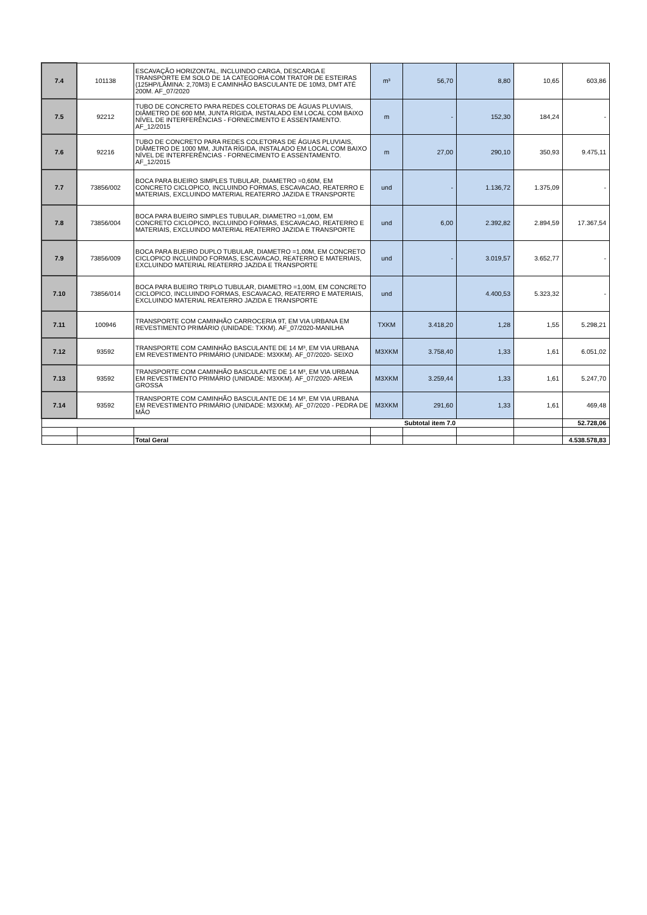| 7.4 | 101138 | ESCAVAÇÃO HORIZONTAL, INCLUINDO CARGA, DESCARGA E TRANSPORTE EM SOLO DE 1A CATEGORIA COM TRATOR DE ESTEIRAS (125HP/LÂMINA: 2,70M3) E CAMINHÃO BASCULANTE DE 10M3, DMT ATÉ 200M. AF_07/2020 | m³ | 56,70 | 8,80 | 10,65 | 603,86 |
| 7.5 | 92212 | TUBO DE CONCRETO PARA REDES COLETORAS DE ÁGUAS PLUVIAIS, DIÂMETRO DE 600 MM, JUNTA RÍGIDA, INSTALADO EM LOCAL COM BAIXO NÍVEL DE INTERFERÊNCIAS - FORNECIMENTO E ASSENTAMENTO. AF_12/2015 | m | - | 152,30 | 184,24 | - |
| 7.6 | 92216 | TUBO DE CONCRETO PARA REDES COLETORAS DE ÁGUAS PLUVIAIS, DIÂMETRO DE 1000 MM, JUNTA RÍGIDA, INSTALADO EM LOCAL COM BAIXO NÍVEL DE INTERFERÊNCIAS - FORNECIMENTO E ASSENTAMENTO. AF_12/2015 | m | 27,00 | 290,10 | 350,93 | 9.475,11 |
| 7.7 | 73856/002 | BOCA PARA BUEIRO SIMPLES TUBULAR, DIAMETRO =0,60M, EM CONCRETO CICLOPICO, INCLUINDO FORMAS, ESCAVACAO, REATERRO E MATERIAIS, EXCLUINDO MATERIAL REATERRO JAZIDA E TRANSPORTE | und | - | 1.136,72 | 1.375,09 | - |
| 7.8 | 73856/004 | BOCA PARA BUEIRO SIMPLES TUBULAR, DIAMETRO =1,00M, EM CONCRETO CICLOPICO, INCLUINDO FORMAS, ESCAVACAO, REATERRO E MATERIAIS, EXCLUINDO MATERIAL REATERRO JAZIDA E TRANSPORTE | und | 6,00 | 2.392,82 | 2.894,59 | 17.367,54 |
| 7.9 | 73856/009 | BOCA PARA BUEIRO DUPLO TUBULAR, DIAMETRO =1,00M, EM CONCRETO CICLOPICO INCLUINDO FORMAS, ESCAVACAO, REATERRO E MATERIAIS, EXCLUINDO MATERIAL REATERRO JAZIDA E TRANSPORTE | und | - | 3.019,57 | 3.652,77 | - |
| 7.10 | 73856/014 | BOCA PARA BUEIRO TRIPLO TUBULAR, DIAMETRO =1,00M, EM CONCRETO CICLOPICO, INCLUINDO FORMAS, ESCAVACAO, REATERRO E MATERIAIS, EXCLUINDO MATERIAL REATERRO JAZIDA E TRANSPORTE | und | | 4.400,53 | 5.323,32 | - |
| 7.11 | 100946 | TRANSPORTE COM CAMINHÃO CARROCERIA 9T, EM VIA URBANA EM REVESTIMENTO PRIMÁRIO (UNIDADE: TXKM). AF_07/2020-MANILHA | TXKM | 3.418,20 | 1,28 | 1,55 | 5.298,21 |
| 7.12 | 93592 | TRANSPORTE COM CAMINHÃO BASCULANTE DE 14 M³, EM VIA URBANA EM REVESTIMENTO PRIMÁRIO (UNIDADE: M3XKM). AF_07/2020- SEIXO | M3XKM | 3.758,40 | 1,33 | 1,61 | 6.051,02 |
| 7.13 | 93592 | TRANSPORTE COM CAMINHÃO BASCULANTE DE 14 M³, EM VIA URBANA EM REVESTIMENTO PRIMÁRIO (UNIDADE: M3XKM). AF_07/2020- AREIA GROSSA | M3XKM | 3.259,44 | 1,33 | 1,61 | 5.247,70 |
| 7.14 | 93592 | TRANSPORTE COM CAMINHÃO BASCULANTE DE 14 M³, EM VIA URBANA EM REVESTIMENTO PRIMÁRIO (UNIDADE: M3XKM). AF_07/2020 - PEDRA DE MÃO | M3XKM | 291,60 | 1,33 | 1,61 | 469,48 |
| Subtotal item 7.0 | | | | | | | 52.728,06 |
| | | Total Geral | | | | | 4.538.578,83 |